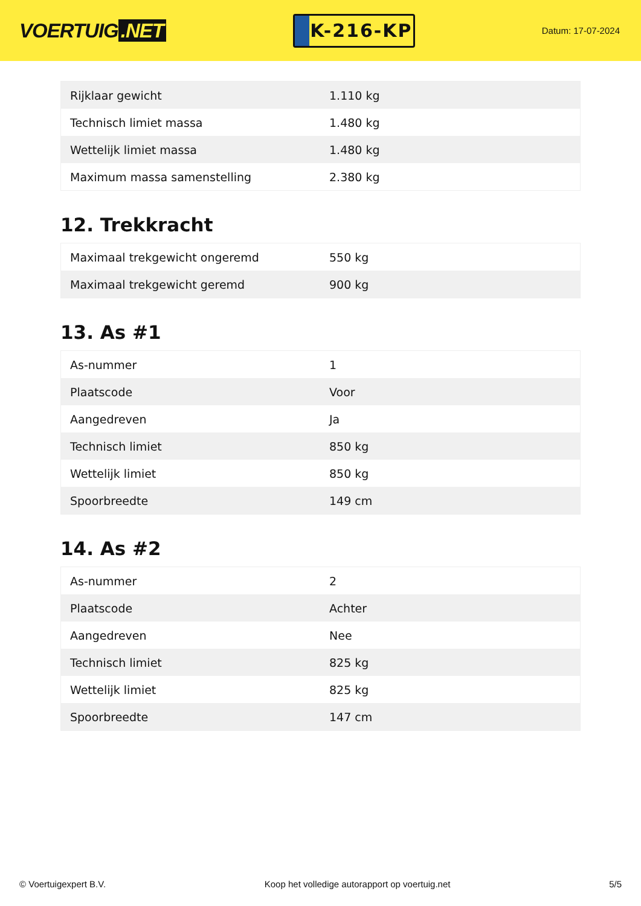VOERTUIG.NET
K-216-KP
Datum: 17-07-2024
| Rijklaar gewicht | 1.110 kg |
| Technisch limiet massa | 1.480 kg |
| Wettelijk limiet massa | 1.480 kg |
| Maximum massa samenstelling | 2.380 kg |
12. Trekkracht
| Maximaal trekgewicht ongeremd | 550 kg |
| Maximaal trekgewicht geremd | 900 kg |
13. As #1
| As-nummer | 1 |
| Plaatscode | Voor |
| Aangedreven | Ja |
| Technisch limiet | 850 kg |
| Wettelijk limiet | 850 kg |
| Spoorbreedte | 149 cm |
14. As #2
| As-nummer | 2 |
| Plaatscode | Achter |
| Aangedreven | Nee |
| Technisch limiet | 825 kg |
| Wettelijk limiet | 825 kg |
| Spoorbreedte | 147 cm |
© Voertuigexpert B.V. Koop het volledige autorapport op voertuig.net 5/5